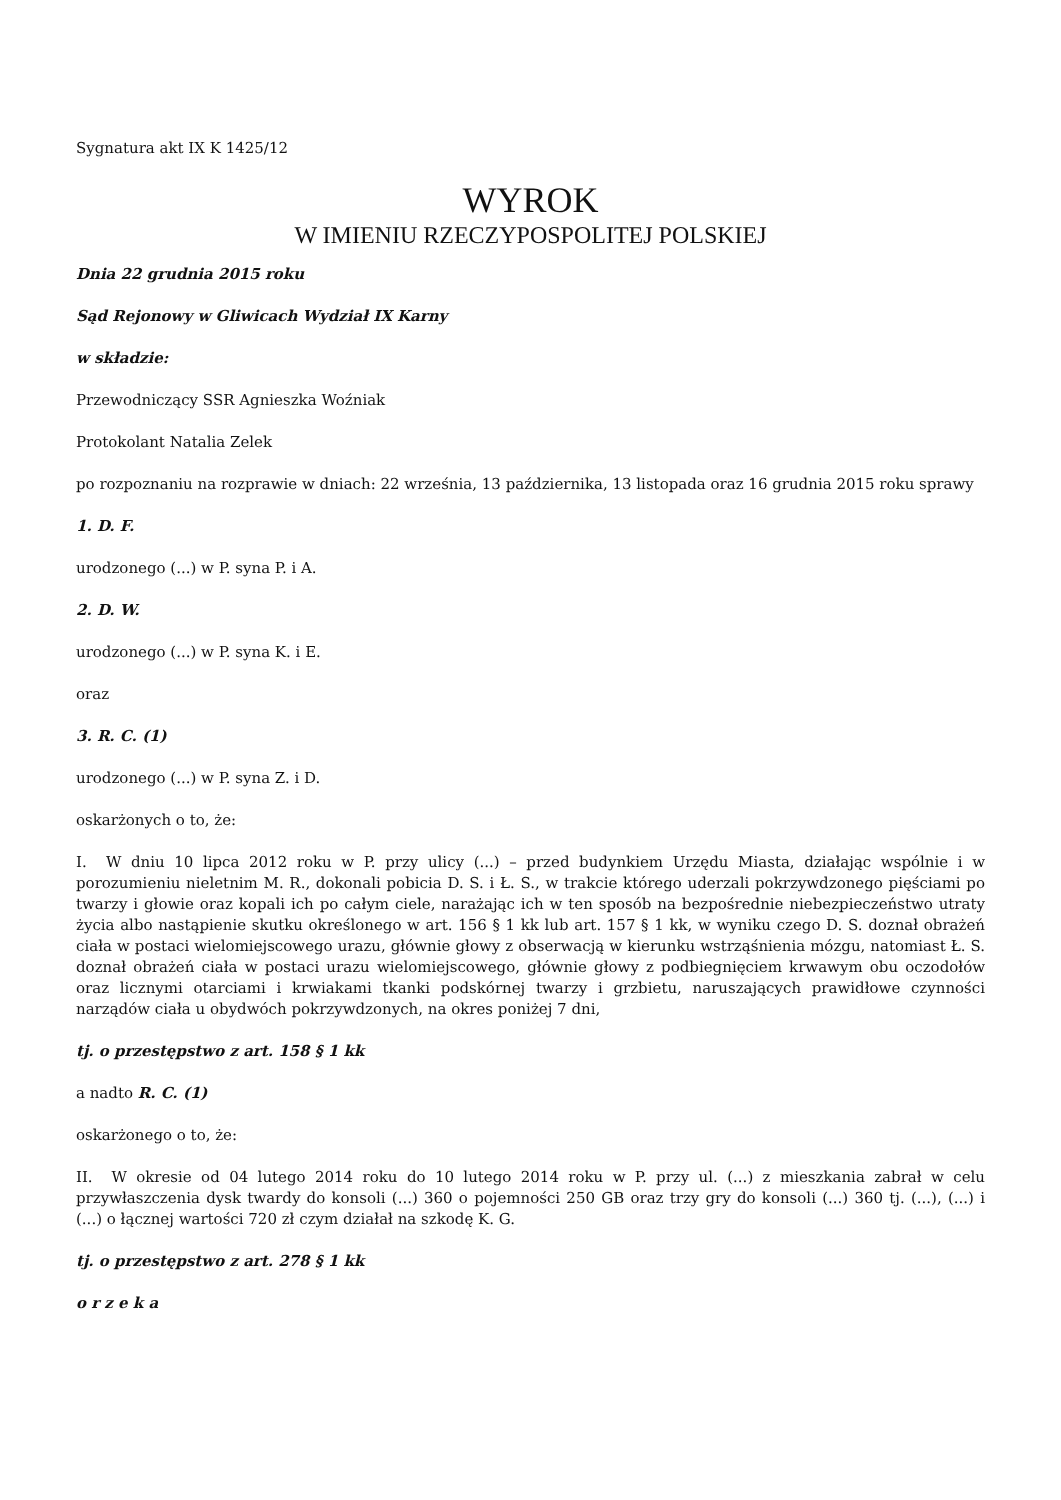Sygnatura akt IX K 1425/12
WYROK
W IMIENIU RZECZYPOSPOLITEJ POLSKIEJ
Dnia 22 grudnia 2015 roku
Sąd Rejonowy w Gliwicach Wydział IX Karny
w składzie:
Przewodniczący SSR Agnieszka Woźniak
Protokolant Natalia Zelek
po rozpoznaniu na rozprawie w dniach: 22 września, 13 października, 13 listopada oraz 16 grudnia 2015 roku sprawy
1. D. F.
urodzonego (...) w P. syna P. i A.
2. D. W.
urodzonego (...) w P. syna K. i E.
oraz
3. R. C. (1)
urodzonego (...) w P. syna Z. i D.
oskarżonych o to, że:
I. W dniu 10 lipca 2012 roku w P. przy ulicy (...) – przed budynkiem Urzędu Miasta, działając wspólnie i w porozumieniu nieletnim M. R., dokonali pobicia D. S. i Ł. S., w trakcie którego uderzali pokrzywdzonego pięściami po twarzy i głowie oraz kopali ich po całym ciele, narażając ich w ten sposób na bezpośrednie niebezpieczeństwo utraty życia albo nastąpienie skutku określonego w art. 156 § 1 kk lub art. 157 § 1 kk, w wyniku czego D. S. doznał obrażeń ciała w postaci wielomiejscowego urazu, głównie głowy z obserwacją w kierunku wstrząśnienia mózgu, natomiast Ł. S. doznał obrażeń ciała w postaci urazu wielomiejscowego, głównie głowy z podbiegnięciem krwawym obu oczodołów oraz licznymi otarciami i krwiakami tkanki podskórnej twarzy i grzbietu, naruszających prawidłowe czynności narządów ciała u obydwóch pokrzywdzonych, na okres poniżej 7 dni,
tj. o przestępstwo z art. 158 § 1 kk
a nadto R. C. (1)
oskarżonego o to, że:
II. W okresie od 04 lutego 2014 roku do 10 lutego 2014 roku w P. przy ul. (...) z mieszkania zabrał w celu przywłaszczenia dysk twardy do konsoli (...) 360 o pojemności 250 GB oraz trzy gry do konsoli (...) 360 tj. (...), (...) i (...) o łącznej wartości 720 zł czym działał na szkodę K. G.
tj. o przestępstwo z art. 278 § 1 kk
o r z e k a